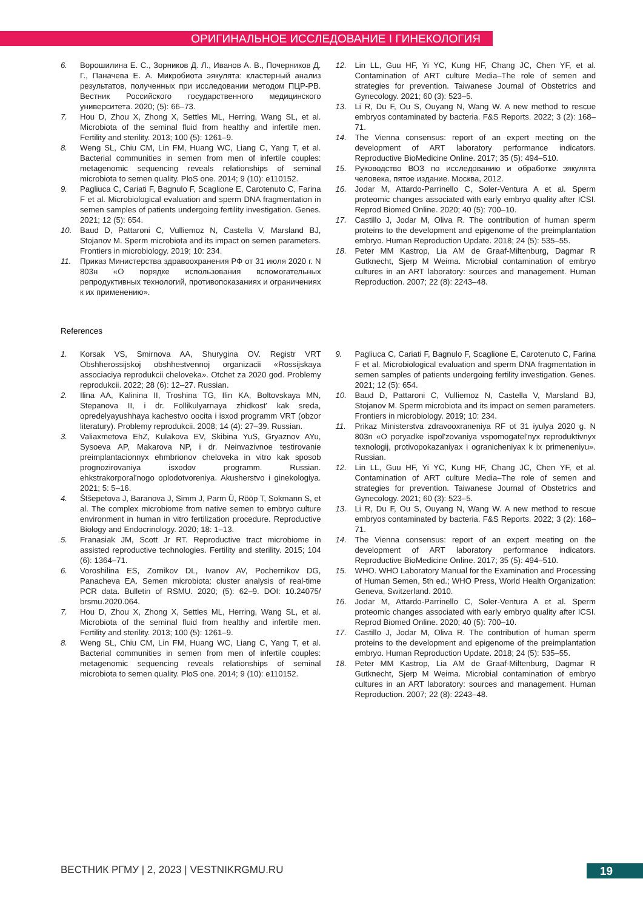ОРИГИНАЛЬНОЕ ИССЛЕДОВАНИЕ I ГИНЕКОЛОГИЯ
6. Ворошилина Е. С., Зорников Д. Л., Иванов А. В., Почерников Д. Г., Паначева Е. А. Микробиота эякулята: кластерный анализ результатов, полученных при исследовании методом ПЦР-РВ. Вестник Российского государственного медицинского университета. 2020; (5): 66–73.
7. Hou D, Zhou X, Zhong X, Settles ML, Herring, Wang SL, et al. Microbiota of the seminal fluid from healthy and infertile men. Fertility and sterility. 2013; 100 (5): 1261–9.
8. Weng SL, Chiu CM, Lin FM, Huang WC, Liang C, Yang T, et al. Bacterial communities in semen from men of infertile couples: metagenomic sequencing reveals relationships of seminal microbiota to semen quality. PloS one. 2014; 9 (10): e110152.
9. Pagliuca C, Cariati F, Bagnulo F, Scaglione E, Carotenuto C, Farina F et al. Microbiological evaluation and sperm DNA fragmentation in semen samples of patients undergoing fertility investigation. Genes. 2021; 12 (5): 654.
10. Baud D, Pattaroni C, Vulliemoz N, Castella V, Marsland BJ, Stojanov M. Sperm microbiota and its impact on semen parameters. Frontiers in microbiology. 2019; 10: 234.
11. Приказ Министерства здравоохранения РФ от 31 июля 2020 г. N 803н «О порядке использования вспомогательных репродуктивных технологий, противопоказаниях и ограничениях к их применению».
12. Lin LL, Guu HF, Yi YC, Kung HF, Chang JC, Chen YF, et al. Contamination of ART culture Media–The role of semen and strategies for prevention. Taiwanese Journal of Obstetrics and Gynecology. 2021; 60 (3): 523–5.
13. Li R, Du F, Ou S, Ouyang N, Wang W. A new method to rescue embryos contaminated by bacteria. F&S Reports. 2022; 3 (2): 168–71.
14. The Vienna consensus: report of an expert meeting on the development of ART laboratory performance indicators. Reproductive BioMedicine Online. 2017; 35 (5): 494–510.
15. Руководство ВОЗ по исследованию и обработке эякулята человека, пятое издание. Москва, 2012.
16. Jodar M, Attardo-Parrinello C, Soler-Ventura A et al. Sperm proteomic changes associated with early embryo quality after ICSI. Reprod Biomed Online. 2020; 40 (5): 700–10.
17. Castillo J, Jodar M, Oliva R. The contribution of human sperm proteins to the development and epigenome of the preimplantation embryo. Human Reproduction Update. 2018; 24 (5): 535–55.
18. Peter MM Kastrop, Lia AM de Graaf-Miltenburg, Dagmar R Gutknecht, Sjerp M Weima. Microbial contamination of embryo cultures in an ART laboratory: sources and management. Human Reproduction. 2007; 22 (8): 2243–48.
References
1. Korsak VS, Smirnova AA, Shurygina OV. Registr VRT Obshherossijskoj obshhestvennoj organizacii «Rossijskaya associaciya reprodukcii cheloveka». Otchet za 2020 god. Problemy reprodukcii. 2022; 28 (6): 12–27. Russian.
2. Ilina AA, Kalinina II, Troshina TG, Ilin KA, Boltovskaya MN, Stepanova II, i dr. Follikulyarnaya zhidkost' kak sreda, opredelyayushhaya kachestvo oocita i isxod programm VRT (obzor literatury). Problemy reprodukcii. 2008; 14 (4): 27–39. Russian.
3. Valiaxmetova EhZ, Kulakova EV, Skibina YuS, Gryaznov AYu, Sysoeva AP, Makarova NP, i dr. Neinvazivnoe testirovanie preimplantacionnyx ehmbrionov cheloveka in vitro kak sposob prognozirovaniya isxodov programm. Russian. ehkstrakorporal'nogo oplodotvoreniya. Akusherstvo i ginekologiya. 2021; 5: 5–16.
4. Štšepetova J, Baranova J, Simm J, Parm Ü, Rööp T, Sokmann S, et al. The complex microbiome from native semen to embryo culture environment in human in vitro fertilization procedure. Reproductive Biology and Endocrinology. 2020; 18: 1–13.
5. Franasiak JM, Scott Jr RT. Reproductive tract microbiome in assisted reproductive technologies. Fertility and sterility. 2015; 104 (6): 1364–71.
6. Voroshilina ES, Zornikov DL, Ivanov AV, Pochernikov DG, Panacheva EA. Semen microbiota: cluster analysis of real-time PCR data. Bulletin of RSMU. 2020; (5): 62–9. DOI: 10.24075/ brsmu.2020.064.
7. Hou D, Zhou X, Zhong X, Settles ML, Herring, Wang SL, et al. Microbiota of the seminal fluid from healthy and infertile men. Fertility and sterility. 2013; 100 (5): 1261–9.
8. Weng SL, Chiu CM, Lin FM, Huang WC, Liang C, Yang T, et al. Bacterial communities in semen from men of infertile couples: metagenomic sequencing reveals relationships of seminal microbiota to semen quality. PloS one. 2014; 9 (10): e110152.
9. Pagliuca C, Cariati F, Bagnulo F, Scaglione E, Carotenuto C, Farina F et al. Microbiological evaluation and sperm DNA fragmentation in semen samples of patients undergoing fertility investigation. Genes. 2021; 12 (5): 654.
10. Baud D, Pattaroni C, Vulliemoz N, Castella V, Marsland BJ, Stojanov M. Sperm microbiota and its impact on semen parameters. Frontiers in microbiology. 2019; 10: 234.
11. Prikaz Ministerstva zdravooxraneniya RF ot 31 iyulya 2020 g. N 803n «O poryadke ispol'zovaniya vspomogatel'nyx reproduktivnyx texnologij, protivopokazaniyax i ogranicheniyax k ix primeneniyu». Russian.
12. Lin LL, Guu HF, Yi YC, Kung HF, Chang JC, Chen YF, et al. Contamination of ART culture Media–The role of semen and strategies for prevention. Taiwanese Journal of Obstetrics and Gynecology. 2021; 60 (3): 523–5.
13. Li R, Du F, Ou S, Ouyang N, Wang W. A new method to rescue embryos contaminated by bacteria. F&S Reports. 2022; 3 (2): 168–71.
14. The Vienna consensus: report of an expert meeting on the development of ART laboratory performance indicators. Reproductive BioMedicine Online. 2017; 35 (5): 494–510.
15. WHO. WHO Laboratory Manual for the Examination and Processing of Human Semen, 5th ed.; WHO Press, World Health Organization: Geneva, Switzerland. 2010.
16. Jodar M, Attardo-Parrinello C, Soler-Ventura A et al. Sperm proteomic changes associated with early embryo quality after ICSI. Reprod Biomed Online. 2020; 40 (5): 700–10.
17. Castillo J, Jodar M, Oliva R. The contribution of human sperm proteins to the development and epigenome of the preimplantation embryo. Human Reproduction Update. 2018; 24 (5): 535–55.
18. Peter MM Kastrop, Lia AM de Graaf-Miltenburg, Dagmar R Gutknecht, Sjerp M Weima. Microbial contamination of embryo cultures in an ART laboratory: sources and management. Human Reproduction. 2007; 22 (8): 2243–48.
ВЕСТНИК РГМУ | 2, 2023 | VESTNIKRGMU.RU
19